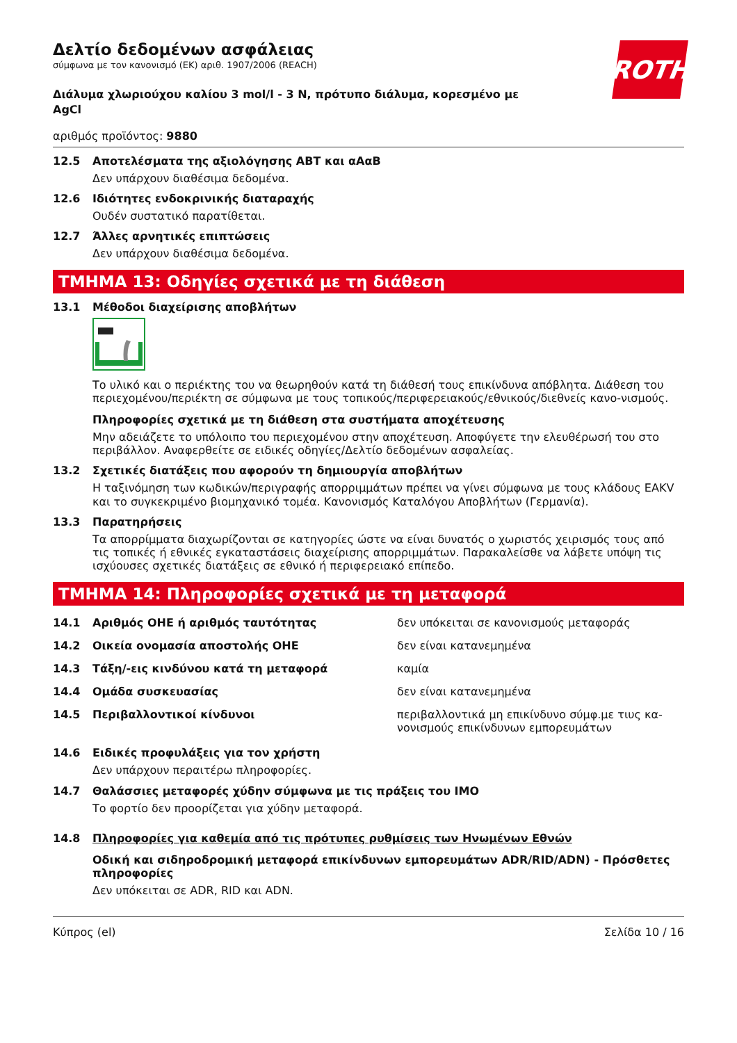ROTH
Δελτίο δεδομένων ασφάλειας
σύμφωνα με τον κανονισμό (ΕΚ) αριθ. 1907/2006 (REACH)
Διάλυμα χλωριούχου καλίου 3 mol/l - 3 N, πρότυπο διάλυμα, κορεσμένο με AgCl
αριθμός προϊόντος: 9880
12.5 Αποτελέσματα της αξιολόγησης ΑΒΤ και αΑαΒ
Δεν υπάρχουν διαθέσιμα δεδομένα.
12.6 Ιδιότητες ενδοκρινικής διαταραχής
Ουδέν συστατικό παρατίθεται.
12.7 Άλλες αρνητικές επιπτώσεις
Δεν υπάρχουν διαθέσιμα δεδομένα.
ΤΜΗΜΑ 13: Οδηγίες σχετικά με τη διάθεση
13.1 Μέθοδοι διαχείρισης αποβλήτων
Το υλικό και ο περιέκτης του να θεωρηθούν κατά τη διάθεσή τους επικίνδυνα απόβλητα. Διάθεση του περιεχομένου/περιέκτη σε σύμφωνα με τους τοπικούς/περιφερειακούς/εθνικούς/διεθνείς κανο-νισμούς.
Πληροφορίες σχετικά με τη διάθεση στα συστήματα αποχέτευσης
Μην αδειάζετε το υπόλοιπο του περιεχομένου στην αποχέτευση. Αποφύγετε την ελευθέρωσή του στο περιβάλλον. Αναφερθείτε σε ειδικές οδηγίες/Δελτίο δεδομένων ασφαλείας.
13.2 Σχετικές διατάξεις που αφορούν τη δημιουργία αποβλήτων
Η ταξινόμηση των κωδικών/περιγραφής απορριμμάτων πρέπει να γίνει σύμφωνα με τους κλάδους EAKV και το συγκεκριμένο βιομηχανικό τομέα. Κανονισμός Καταλόγου Αποβλήτων (Γερμανία).
13.3 Παρατηρήσεις
Τα απορρίμματα διαχωρίζονται σε κατηγορίες ώστε να είναι δυνατός ο χωριστός χειρισμός τους από τις τοπικές ή εθνικές εγκαταστάσεις διαχείρισης απορριμμάτων. Παρακαλείσθε να λάβετε υπόψη τις ισχύουσες σχετικές διατάξεις σε εθνικό ή περιφερειακό επίπεδο.
ΤΜΗΜΑ 14: Πληροφορίες σχετικά με τη μεταφορά
| 14.1 | Αριθμός ΟΗΕ ή αριθμός ταυτότητας | δεν υπόκειται σε κανονισμούς μεταφοράς |
| 14.2 | Οικεία ονομασία αποστολής ΟΗΕ | δεν είναι κατανεμημένα |
| 14.3 | Τάξη/-εις κινδύνου κατά τη μεταφορά | καμία |
| 14.4 | Ομάδα συσκευασίας | δεν είναι κατανεμημένα |
| 14.5 | Περιβαλλοντικοί κίνδυνοι | περιβαλλοντικά μη επικίνδυνο σύμφ.με τιυς κα-νονισμούς επικίνδυνων εμπορευμάτων |
14.6 Ειδικές προφυλάξεις για τον χρήστη
Δεν υπάρχουν περαιτέρω πληροφορίες.
14.7 Θαλάσσιες μεταφορές χύδην σύμφωνα με τις πράξεις του IMO
Το φορτίο δεν προορίζεται για χύδην μεταφορά.
14.8 Πληροφορίες για καθεμία από τις πρότυπες ρυθμίσεις των Ηνωμένων Εθνών
Οδική και σιδηροδρομική μεταφορά επικίνδυνων εμπορευμάτων ADR/RID/ADN) - Πρόσθετες πληροφορίες
Δεν υπόκειται σε ADR, RID και ADN.
Κύπρος (el) Σελίδα 10 / 16